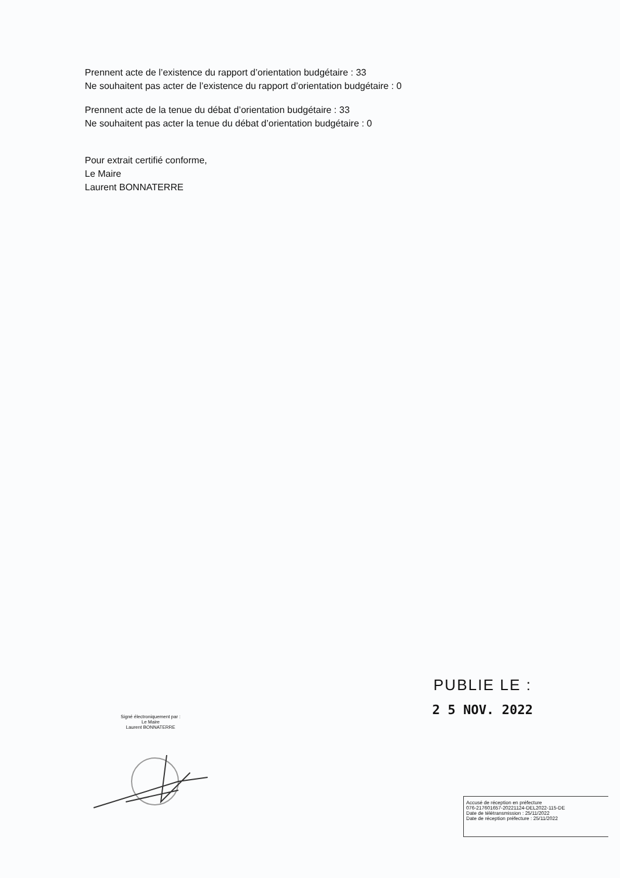Prennent acte de l’existence du rapport d’orientation budgétaire : 33
Ne souhaitent pas acter de l’existence du rapport d’orientation budgétaire : 0
Prennent acte de la tenue du débat d’orientation budgétaire : 33
Ne souhaitent pas acter la tenue du débat d’orientation budgétaire : 0
Pour extrait certifié conforme,
Le Maire
Laurent BONNATERRE
PUBLIE LE :
2 5 NOV. 2022
Signé électroniquement par :
Le Maire
Laurent BONNATERRE
Accusé de réception en préfecture
076-217601657-20221124-DEL2022-115-DE
Date de télétransmission : 25/11/2022
Date de réception préfecture : 25/11/2022